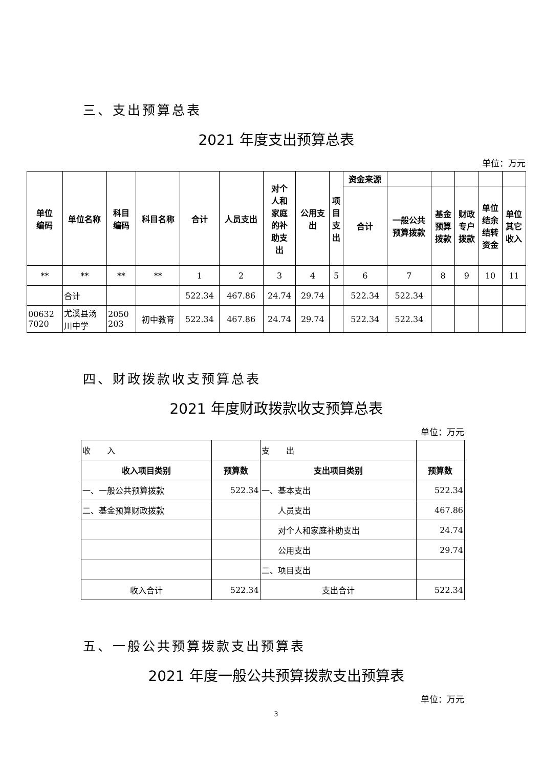三、支出预算总表
2021 年度支出预算总表
单位：万元
| 单位 编码 | 单位名称 | 科目 编码 | 科目名称 | 合计 | 人员支出 | 对个 人和 家庭 的补 助支 出 | 公用支 出 | 项 目 支 出 | 资金来源 | | | | | |
| --- | --- | --- | --- | --- | --- | --- | --- | --- | --- | --- | --- | --- | --- | --- |
| | | | | | | | | | 合计 | 一般公共 预算拨款 | 基金 预算 拨款 | 财政 专户 拨款 | 单位 结余 结转 资金 | 单位 其它 收入 |
| ** | ** | ** | ** | 1 | 2 | 3 | 4 | 5 | 6 | 7 | 8 | 9 | 10 | 11 |
| | 合计 | | | 522.34 | 467.86 | 24.74 | 29.74 | | 522.34 | 522.34 | | | | |
| 00632 7020 | 尤溪县汤 川中学 | 2050 203 | 初中教育 | 522.34 | 467.86 | 24.74 | 29.74 | | 522.34 | 522.34 | | | | |
四、财政拨款收支预算总表
2021 年度财政拨款收支预算总表
单位：万元
| 收 入 | | 支 出 | |
| 收入项目类别 | 预算数 | 支出项目类别 | 预算数 |
| 一、一般公共预算拨款 | 522.34 | 一、基本支出 | 522.34 |
| 二、基金预算财政拨款 | | 人员支出 | 467.86 |
| | | 对个人和家庭补助支出 | 24.74 |
| | | 公用支出 | 29.74 |
| | | 二、项目支出 | |
| 收入合计 | 522.34 | 支出合计 | 522.34 |
五、一般公共预算拨款支出预算表
2021 年度一般公共预算拨款支出预算表
单位：万元
3